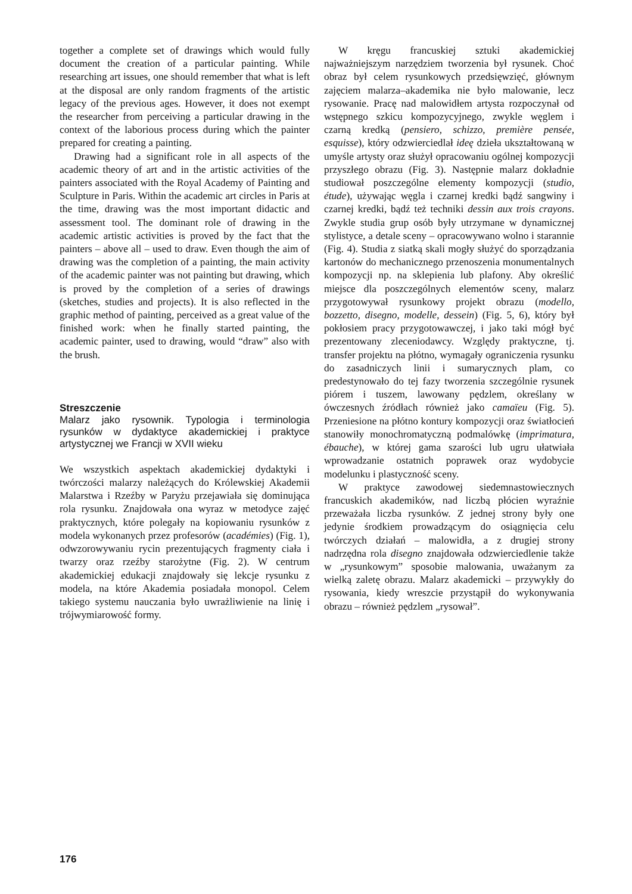together a complete set of drawings which would fully document the creation of a particular painting. While researching art issues, one should remember that what is left at the disposal are only random fragments of the artistic legacy of the previous ages. However, it does not exempt the researcher from perceiving a particular drawing in the context of the laborious process during which the painter prepared for creating a painting.
Drawing had a significant role in all aspects of the academic theory of art and in the artistic activities of the painters associated with the Royal Academy of Painting and Sculpture in Paris. Within the academic art circles in Paris at the time, drawing was the most important didactic and assessment tool. The dominant role of drawing in the academic artistic activities is proved by the fact that the painters – above all – used to draw. Even though the aim of drawing was the completion of a painting, the main activity of the academic painter was not painting but drawing, which is proved by the completion of a series of drawings (sketches, studies and projects). It is also reflected in the graphic method of painting, perceived as a great value of the finished work: when he finally started painting, the academic painter, used to drawing, would “draw” also with the brush.
Streszczenie
Malarz jako rysownik. Typologia i terminologia rysunków w dydaktyce akademickiej i praktyce artystycznej we Francji w XVII wieku
We wszystkich aspektach akademickiej dydaktyki i twórczości malarzy należących do Królewskiej Akademii Malarstwa i Rzeźby w Paryżu przejawiała się dominująca rola rysunku. Znajdowała ona wyraz w metodyce zajęć praktycznych, które polegały na kopiowaniu rysunków z modela wykonanych przez profesorów (académies) (Fig. 1), odwzorowywaniu rycin prezentujących fragmenty ciała i twarzy oraz rzeźby starożytne (Fig. 2). W centrum akademickiej edukacji znajdowały się lekcje rysunku z modela, na które Akademia posiadała monopol. Celem takiego systemu nauczania było uwrażliwienie na linię i trójwymiarowość formy.
W kręgu francuskiej sztuki akademickiej najważniejszym narzędziem tworzenia był rysunek. Choć obraz był celem rysunkowych przedsięwzięć, głównym zajęciem malarza–akademika nie było malowanie, lecz rysowanie. Pracę nad malowidłem artysta rozpoczynał od wstępnego szkicu kompozycyjnego, zwykle węglem i czarną kredką (pensiero, schizzo, première pensée, esquisse), który odzwierciedlał ideę dzieła ukształtowaną w umyśle artysty oraz służył opracowaniu ogólnej kompozycji przyszłego obrazu (Fig. 3). Następnie malarz dokładnie studiował poszczególne elementy kompozycji (studio, étude), używając węgla i czarnej kredki bądź sangwiny i czarnej kredki, bądź też techniki dessin aux trois crayons. Zwykle studia grup osób były utrzymane w dynamicznej stylistyce, a detale sceny – opracowywano wolno i starannie (Fig. 4). Studia z siatką skali mogły służyć do sporządzania kartonów do mechanicznego przenoszenia monumentalnych kompozycji np. na sklepienia lub plafony. Aby określić miejsce dla poszczególnych elementów sceny, malarz przygotowywał rysunkowy projekt obrazu (modello, bozzetto, disegno, modelle, dessein) (Fig. 5, 6), który był pokłosiem pracy przygotowawczej, i jako taki mógł być prezentowany zleceniodawcy. Względy praktyczne, tj. transfer projektu na płótno, wymagały ograniczenia rysunku do zasadniczych linii i sumarycznych plam, co predestynowało do tej fazy tworzenia szczególnie rysunek piórem i tuszem, lawowany pędzlem, określany w ówczesnych źródłach również jako camaïeu (Fig. 5). Przeniesione na płótno kontury kompozycji oraz światłocień stanowiły monochromatyczną podmalówkę (imprimatura, ébauche), w której gama szarości lub ugru ułatwiała wprowadzanie ostatnich poprawek oraz wydobycie modelunku i plastyczność sceny.
W praktyce zawodowej siedemnastowiecznych francuskich akademików, nad liczbą płócien wyraźnie przeważała liczba rysunków. Z jednej strony były one jedynie środkiem prowadzącym do osiągnięcia celu twórczych działań – malowidła, a z drugiej strony nadrzędna rola disegno znajdowała odzwierciedlenie także w „rysunkowym” sposobie malowania, uważanym za wielką zaletę obrazu. Malarz akademicki – przywykły do rysowania, kiedy wreszcie przystąpił do wykonywania obrazu – również pędzlem „rysował”.
176